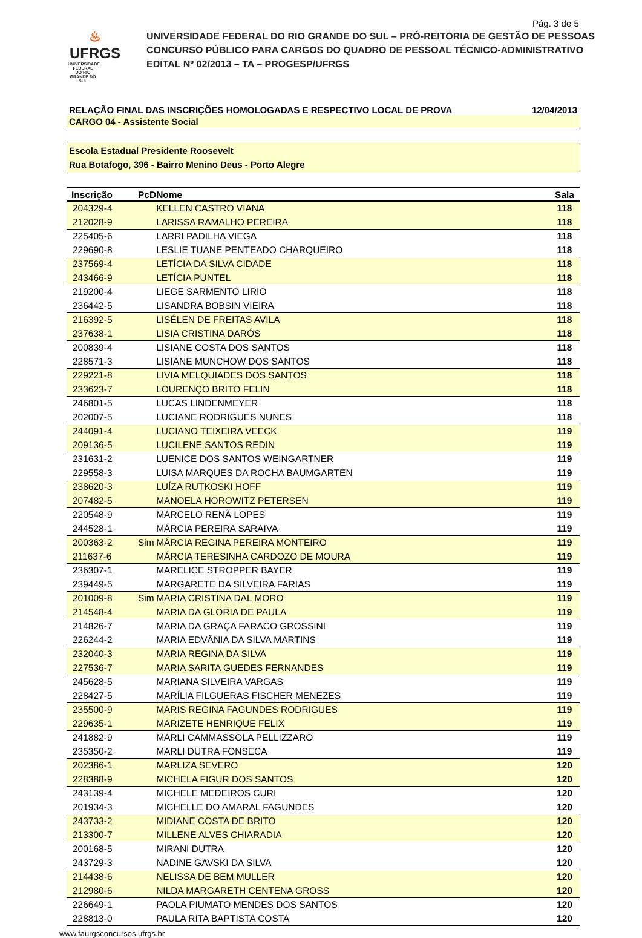Pág. 3 de 5
♨
UFRGS
UNIVERSIDADE FEDERAL
DO RIO GRANDE DO SUL
UNIVERSIDADE FEDERAL DO RIO GRANDE DO SUL – PRÓ-REITORIA DE GESTÃO DE PESSOAS
CONCURSO PÚBLICO PARA CARGOS DO QUADRO DE PESSOAL TÉCNICO-ADMINISTRATIVO
EDITAL Nº 02/2013 – TA – PROGESP/UFRGS
RELAÇÃO FINAL DAS INSCRIÇÕES HOMOLOGADAS E RESPECTIVO LOCAL DE PROVA 12/04/2013
CARGO 04 - Assistente Social
Escola Estadual Presidente Roosevelt
Rua Botafogo, 396 - Bairro Menino Deus - Porto Alegre
| Inscrição | PcD | Nome | Sala | |
| --- | --- | --- | --- | --- |
| 204329-4 | | KELLEN CASTRO VIANA | 118 | |
| 212028-9 | | LARISSA RAMALHO PEREIRA | 118 | |
| 225405-6 | | LARRI PADILHA VIEGA | 118 | |
| 229690-8 | | LESLIE TUANE PENTEADO CHARQUEIRO | 118 | |
| 237569-4 | | LETÍCIA DA SILVA CIDADE | 118 | |
| 243466-9 | | LETÍCIA PUNTEL | 118 | |
| 219200-4 | | LIEGE SARMENTO LIRIO | 118 | |
| 236442-5 | | LISANDRA BOBSIN VIEIRA | 118 | |
| 216392-5 | | LISÉLEN DE FREITAS AVILA | 118 | |
| 237638-1 | | LISIA CRISTINA DARÓS | 118 | |
| 200839-4 | | LISIANE COSTA DOS SANTOS | 118 | |
| 228571-3 | | LISIANE MUNCHOW DOS SANTOS | 118 | |
| 229221-8 | | LIVIA MELQUIADES DOS SANTOS | 118 | |
| 233623-7 | | LOURENÇO BRITO FELIN | 118 | |
| 246801-5 | | LUCAS LINDENMEYER | 118 | |
| 202007-5 | | LUCIANE RODRIGUES NUNES | 118 | |
| 244091-4 | | LUCIANO TEIXEIRA VEECK | 119 | |
| 209136-5 | | LUCILENE SANTOS REDIN | 119 | |
| 231631-2 | | LUENICE DOS SANTOS WEINGARTNER | 119 | |
| 229558-3 | | LUISA MARQUES DA ROCHA BAUMGARTEN | 119 | |
| 238620-3 | | LUÍZA RUTKOSKI HOFF | 119 | |
| 207482-5 | | MANOELA HOROWITZ PETERSEN | 119 | |
| 220548-9 | | MARCELO RENÃ LOPES | 119 | |
| 244528-1 | | MÁRCIA PEREIRA SARAIVA | 119 | |
| 200363-2 | Sim | MÁRCIA REGINA PEREIRA MONTEIRO | 119 | |
| 211637-6 | | MÁRCIA TERESINHA CARDOZO DE MOURA | 119 | |
| 236307-1 | | MARELICE STROPPER BAYER | 119 | |
| 239449-5 | | MARGARETE DA SILVEIRA FARIAS | 119 | |
| 201009-8 | Sim | MARIA CRISTINA DAL MORO | 119 | |
| 214548-4 | | MARIA DA GLORIA DE PAULA | 119 | |
| 214826-7 | | MARIA DA GRAÇA FARACO GROSSINI | 119 | |
| 226244-2 | | MARIA EDVÂNIA DA SILVA MARTINS | 119 | |
| 232040-3 | | MARIA REGINA DA SILVA | 119 | |
| 227536-7 | | MARIA SARITA GUEDES FERNANDES | 119 | |
| 245628-5 | | MARIANA SILVEIRA VARGAS | 119 | |
| 228427-5 | | MARÍLIA FILGUERAS FISCHER MENEZES | 119 | |
| 235500-9 | | MARIS REGINA FAGUNDES RODRIGUES | 119 | |
| 229635-1 | | MARIZETE HENRIQUE FELIX | 119 | |
| 241882-9 | | MARLI CAMMASSOLA PELLIZZARO | 119 | |
| 235350-2 | | MARLI DUTRA FONSECA | 119 | |
| 202386-1 | | MARLIZA SEVERO | 120 | |
| 228388-9 | | MICHELA FIGUR DOS SANTOS | 120 | |
| 243139-4 | | MICHELE MEDEIROS CURI | 120 | |
| 201934-3 | | MICHELLE DO AMARAL FAGUNDES | 120 | |
| 243733-2 | | MIDIANE COSTA DE BRITO | 120 | |
| 213300-7 | | MILLENE ALVES CHIARADIA | 120 | |
| 200168-5 | | MIRANI DUTRA | 120 | |
| 243729-3 | | NADINE GAVSKI DA SILVA | 120 | |
| 214438-6 | | NELISSA DE BEM MULLER | 120 | |
| 212980-6 | | NILDA MARGARETH CENTENA GROSS | 120 | |
| 226649-1 | | PAOLA PIUMATO MENDES DOS SANTOS | 120 | |
| 228813-0 | | PAULA RITA BAPTISTA COSTA | 120 | |
www.faurgsconcursos.ufrgs.br